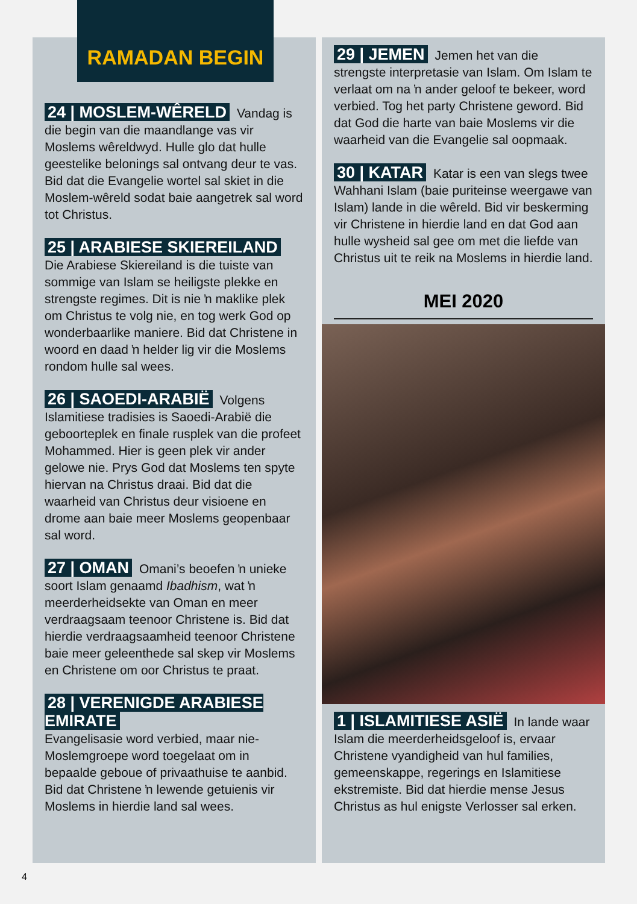RAMADAN BEGIN
24 | MOSLEM-WÊRELD Vandag is die begin van die maandlange vas vir Moslems wêreldwyd. Hulle glo dat hulle geestelike belonings sal ontvang deur te vas. Bid dat die Evangelie wortel sal skiet in die Moslem-wêreld sodat baie aangetrek sal word tot Christus.
25 | ARABIESE SKIEREILAND Die Arabiese Skiereiland is die tuiste van sommige van Islam se heiligste plekke en strengste regimes. Dit is nie ŉ maklike plek om Christus te volg nie, en tog werk God op wonderbaarlike maniere. Bid dat Christene in woord en daad ŉ helder lig vir die Moslems rondom hulle sal wees.
26 | SAOEDI-ARABIË Volgens Islamitiese tradisies is Saoedi-Arabië die geboorteplek en finale rusplek van die profeet Mohammed. Hier is geen plek vir ander gelowe nie. Prys God dat Moslems ten spyte hiervan na Christus draai. Bid dat die waarheid van Christus deur visioene en drome aan baie meer Moslems geopenbaar sal word.
27 | OMAN Omani’s beoefen ŉ unieke soort Islam genaamd Ibadhism, wat ŉ meerderheidsekte van Oman en meer verdraagsaam teenoor Christene is. Bid dat hierdie verdraagsaamheid teenoor Christene baie meer geleenthede sal skep vir Moslems en Christene om oor Christus te praat.
28 | VERENIGDE ARABIESE EMIRATE
Evangelisasie word verbied, maar nie-Moslemgroepe word toegelaat om in bepaalde geboue of privaathuise te aanbid. Bid dat Christene ŉ lewende getuienis vir Moslems in hierdie land sal wees.
29 | JEMEN Jemen het van die strengste interpretasie van Islam. Om Islam te verlaat om na ŉ ander geloof te bekeer, word verbied. Tog het party Christene geword. Bid dat God die harte van baie Moslems vir die waarheid van die Evangelie sal oopmaak.
30 | KATAR Katar is een van slegs twee Wahhani Islam (baie puriteinse weergawe van Islam) lande in die wêreld. Bid vir beskerming vir Christene in hierdie land en dat God aan hulle wysheid sal gee om met die liefde van Christus uit te reik na Moslems in hierdie land.
MEI 2020
1 | ISLAMITIESE ASIË In lande waar Islam die meerderheidsgeloof is, ervaar Christene vyandigheid van hul families, gemeenskappe, regerings en Islamitiese ekstremiste. Bid dat hierdie mense Jesus Christus as hul enigste Verlosser sal erken.
4